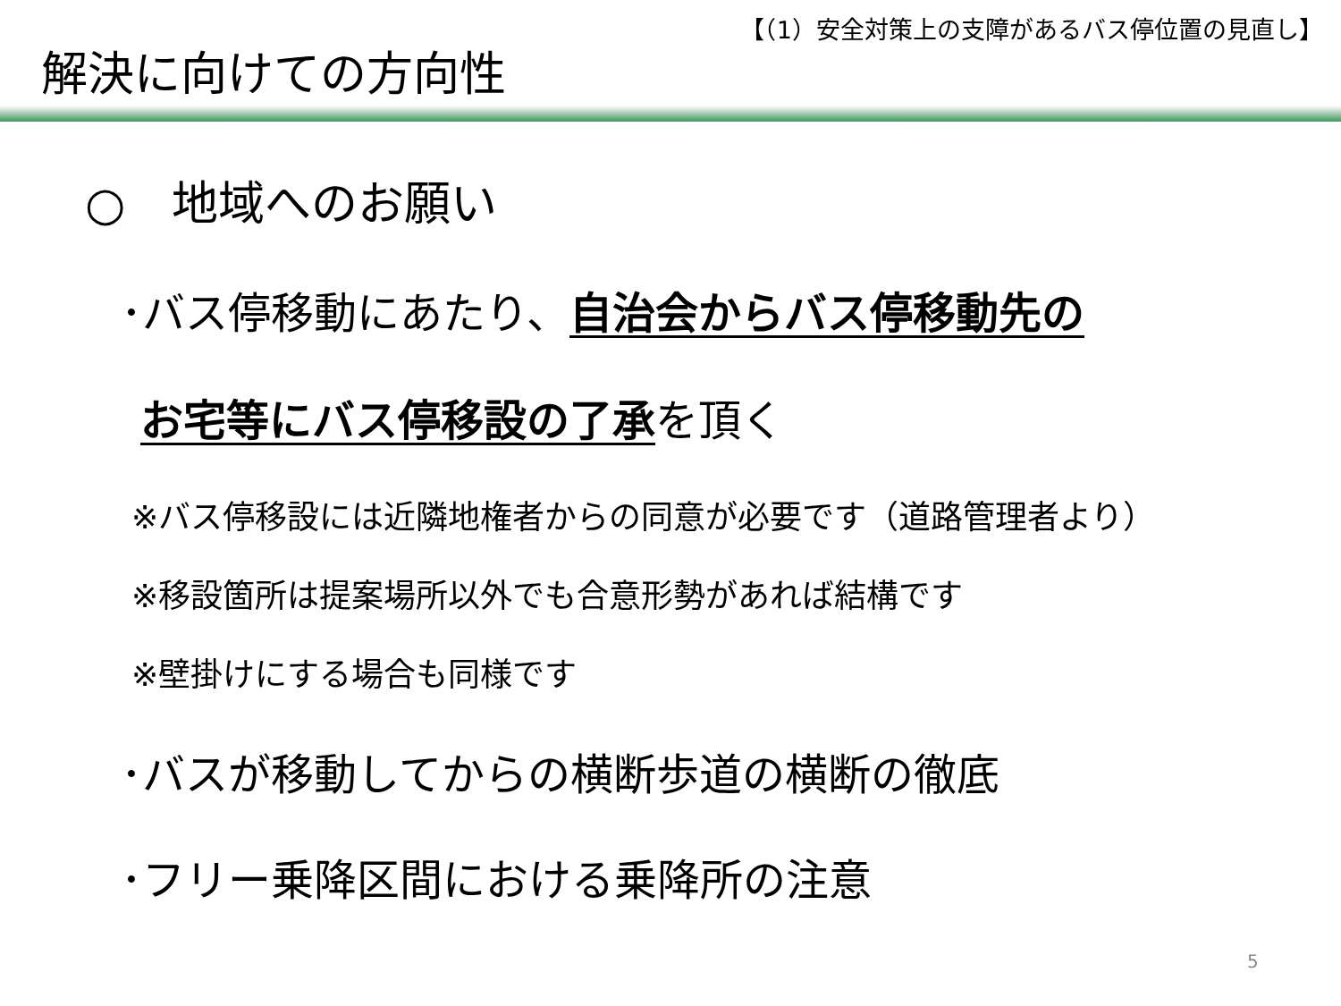【（1）安全対策上の支障があるバス停位置の見直し】
解決に向けての方向性
○　地域へのお願い
･バス停移動にあたり、自治会からバス停移動先の
お宅等にバス停移設の了承を頂く
※バス停移設には近隣地権者からの同意が必要です（道路管理者より）
※移設箇所は提案場所以外でも合意形勢があれば結構です
※壁掛けにする場合も同様です
･バスが移動してからの横断歩道の横断の徹底
･フリー乗降区間における乗降所の注意
5